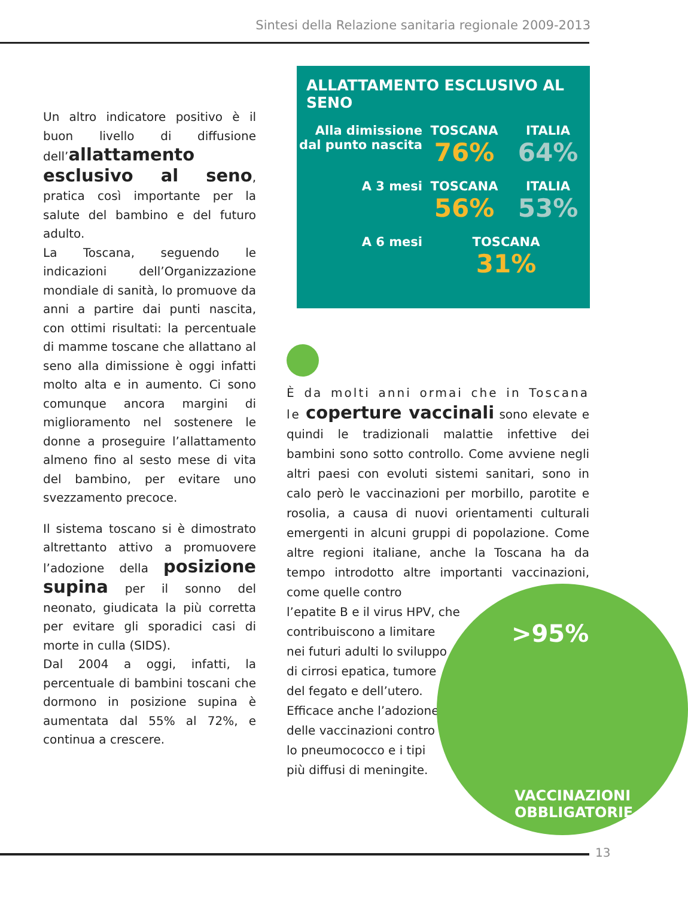Sintesi della Relazione sanitaria regionale 2009-2013
Un altro indicatore positivo è il buon livello di diffusione dell’allattamento esclusivo al seno, pratica così importante per la salute del bambino e del futuro adulto.
La Toscana, seguendo le indicazioni dell’Organizzazione mondiale di sanità, lo promuove da anni a partire dai punti nascita, con ottimi risultati: la percentuale di mamme toscane che allattano al seno alla dimissione è oggi infatti molto alta e in aumento. Ci sono comunque ancora margini di miglioramento nel sostenere le donne a proseguire l’allattamento almeno fino al sesto mese di vita del bambino, per evitare uno svezzamento precoce.
Il sistema toscano si è dimostrato altrettanto attivo a promuovere l’adozione della posizione supina per il sonno del neonato, giudicata la più corretta per evitare gli sporadici casi di morte in culla (SIDS).
Dal 2004 a oggi, infatti, la percentuale di bambini toscani che dormono in posizione supina è aumentata dal 55% al 72%, e continua a crescere.
ALLATTAMENTO ESCLUSIVO AL SENO
Alla dimissione dal punto nascita
TOSCANA
76%
ITALIA
64%
A 3 mesi TOSCANA
56%
ITALIA
53%
A 6 mesi TOSCANA
31%
È da molti anni ormai che in Toscana le coperture vaccinali sono elevate e quindi le tradizionali malattie infettive dei bambini sono sotto controllo. Come avviene negli altri paesi con evoluti sistemi sanitari, sono in calo però le vaccinazioni per morbillo, parotite e rosolia, a causa di nuovi orientamenti culturali emergenti in alcuni gruppi di popolazione. Come altre regioni italiane, anche la Toscana ha da tempo introdotto altre importanti vaccinazioni, come quelle contro
l’epatite B e il virus HPV, che
contribuiscono a limitare
nei futuri adulti lo sviluppo
di cirrosi epatica, tumore
del fegato e dell’utero.
Efficace anche l’adozione
delle vaccinazioni contro
lo pneumococco e i tipi
più diffusi di meningite.
>95%
VACCINAZIONI
OBBLIGATORIE
13